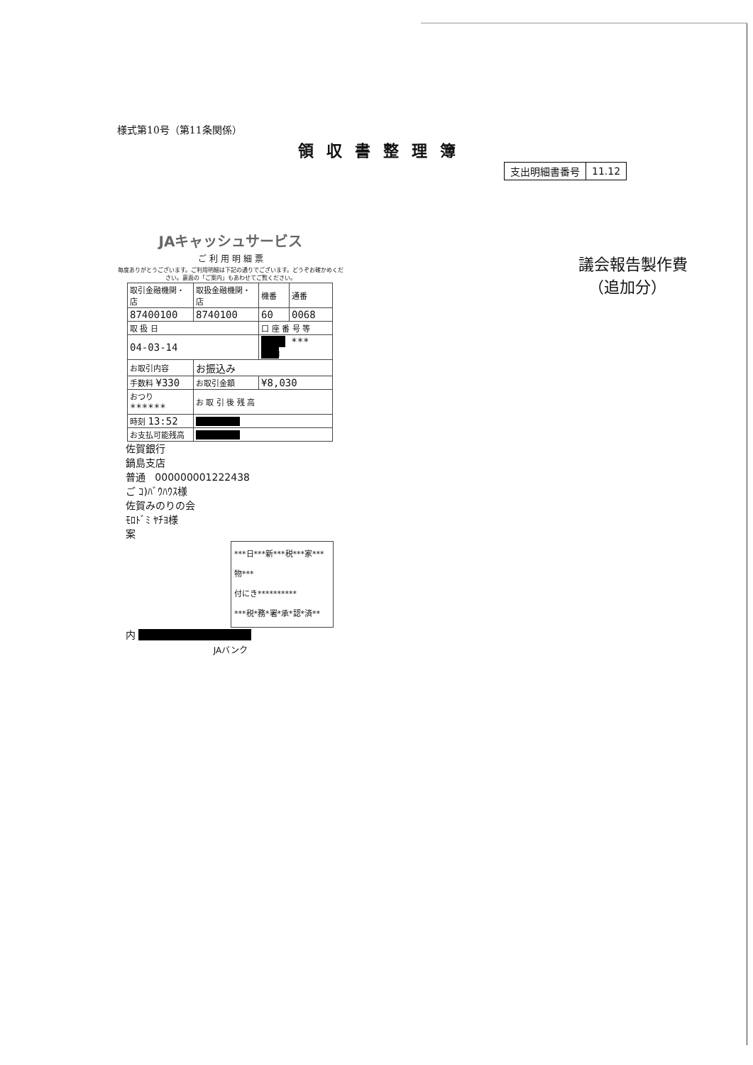様式第10号（第11条関係）
領収書整理簿
| 支出明細書番号 | 11.12 |
JAキャッシュサービス
ご 利 用 明 細 票
毎度ありがとうございます。ご利用明細は下記の通りでございます。どうぞお確かめください。裏面の「ご案内」もあわせてご覧ください。
| 取引金融機関・店 | 取扱金融機関・店 | 機番 | 通番 |
| 87400100 | 8740100 | 60 | 0068 |
| 取 扱 日 | | 口 座 番 号 等 | |
| 04-03-14 | | ■■■■ *** ■■■ | |
| お取引内容 | お振込み | | |
| 手数料 ¥330 | お取引金額 | ¥8,030 | |
| おつり ****** | お 取 引 後 残 高 | | |
| 時刻 13:52 | ■■■■■■ | | |
| お支払可能残高 | ■■■■■■ | | |
佐賀銀行
鍋島支店
普通 000000001222438
ご ｺ)ﾊﾞｳﾊｳｽ様
佐賀みのりの会
ﾓﾛﾄﾞﾐ ﾔﾁﾖ様
案
***日***新***税***家***物***
付にき**********
***税*務*署*承*認*済**
内 ■■■■■■■■■■■■
JAバンク
議会報告製作費
（追加分）